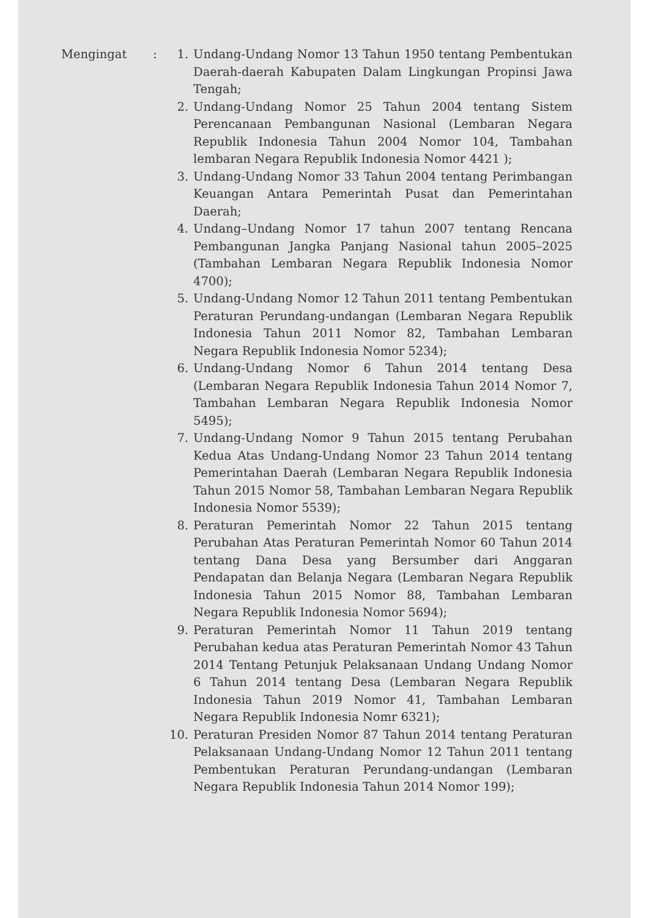Mengingat : 1. Undang-Undang Nomor 13 Tahun 1950 tentang Pembentukan Daerah-daerah Kabupaten Dalam Lingkungan Propinsi Jawa Tengah;
2. Undang-Undang Nomor 25 Tahun 2004 tentang Sistem Perencanaan Pembangunan Nasional (Lembaran Negara Republik Indonesia Tahun 2004 Nomor 104, Tambahan lembaran Negara Republik Indonesia Nomor 4421 );
3. Undang-Undang Nomor 33 Tahun 2004 tentang Perimbangan Keuangan Antara Pemerintah Pusat dan Pemerintahan Daerah;
4. Undang–Undang Nomor 17 tahun 2007 tentang Rencana Pembangunan Jangka Panjang Nasional tahun 2005–2025 (Tambahan Lembaran Negara Republik Indonesia Nomor 4700);
5. Undang-Undang Nomor 12 Tahun 2011 tentang Pembentukan Peraturan Perundang-undangan (Lembaran Negara Republik Indonesia Tahun 2011 Nomor 82, Tambahan Lembaran Negara Republik Indonesia Nomor 5234);
6. Undang-Undang Nomor 6 Tahun 2014 tentang Desa (Lembaran Negara Republik Indonesia Tahun 2014 Nomor 7, Tambahan Lembaran Negara Republik Indonesia Nomor 5495);
7. Undang-Undang Nomor 9 Tahun 2015 tentang Perubahan Kedua Atas Undang-Undang Nomor 23 Tahun 2014 tentang Pemerintahan Daerah (Lembaran Negara Republik Indonesia Tahun 2015 Nomor 58, Tambahan Lembaran Negara Republik Indonesia Nomor 5539);
8. Peraturan Pemerintah Nomor 22 Tahun 2015 tentang Perubahan Atas Peraturan Pemerintah Nomor 60 Tahun 2014 tentang Dana Desa yang Bersumber dari Anggaran Pendapatan dan Belanja Negara (Lembaran Negara Republik Indonesia Tahun 2015 Nomor 88, Tambahan Lembaran Negara Republik Indonesia Nomor 5694);
9. Peraturan Pemerintah Nomor 11 Tahun 2019 tentang Perubahan kedua atas Peraturan Pemerintah Nomor 43 Tahun 2014 Tentang Petunjuk Pelaksanaan Undang Undang Nomor 6 Tahun 2014 tentang Desa (Lembaran Negara Republik Indonesia Tahun 2019 Nomor 41, Tambahan Lembaran Negara Republik Indonesia Nomr 6321);
10. Peraturan Presiden Nomor 87 Tahun 2014 tentang Peraturan Pelaksanaan Undang-Undang Nomor 12 Tahun 2011 tentang Pembentukan Peraturan Perundang-undangan (Lembaran Negara Republik Indonesia Tahun 2014 Nomor 199);